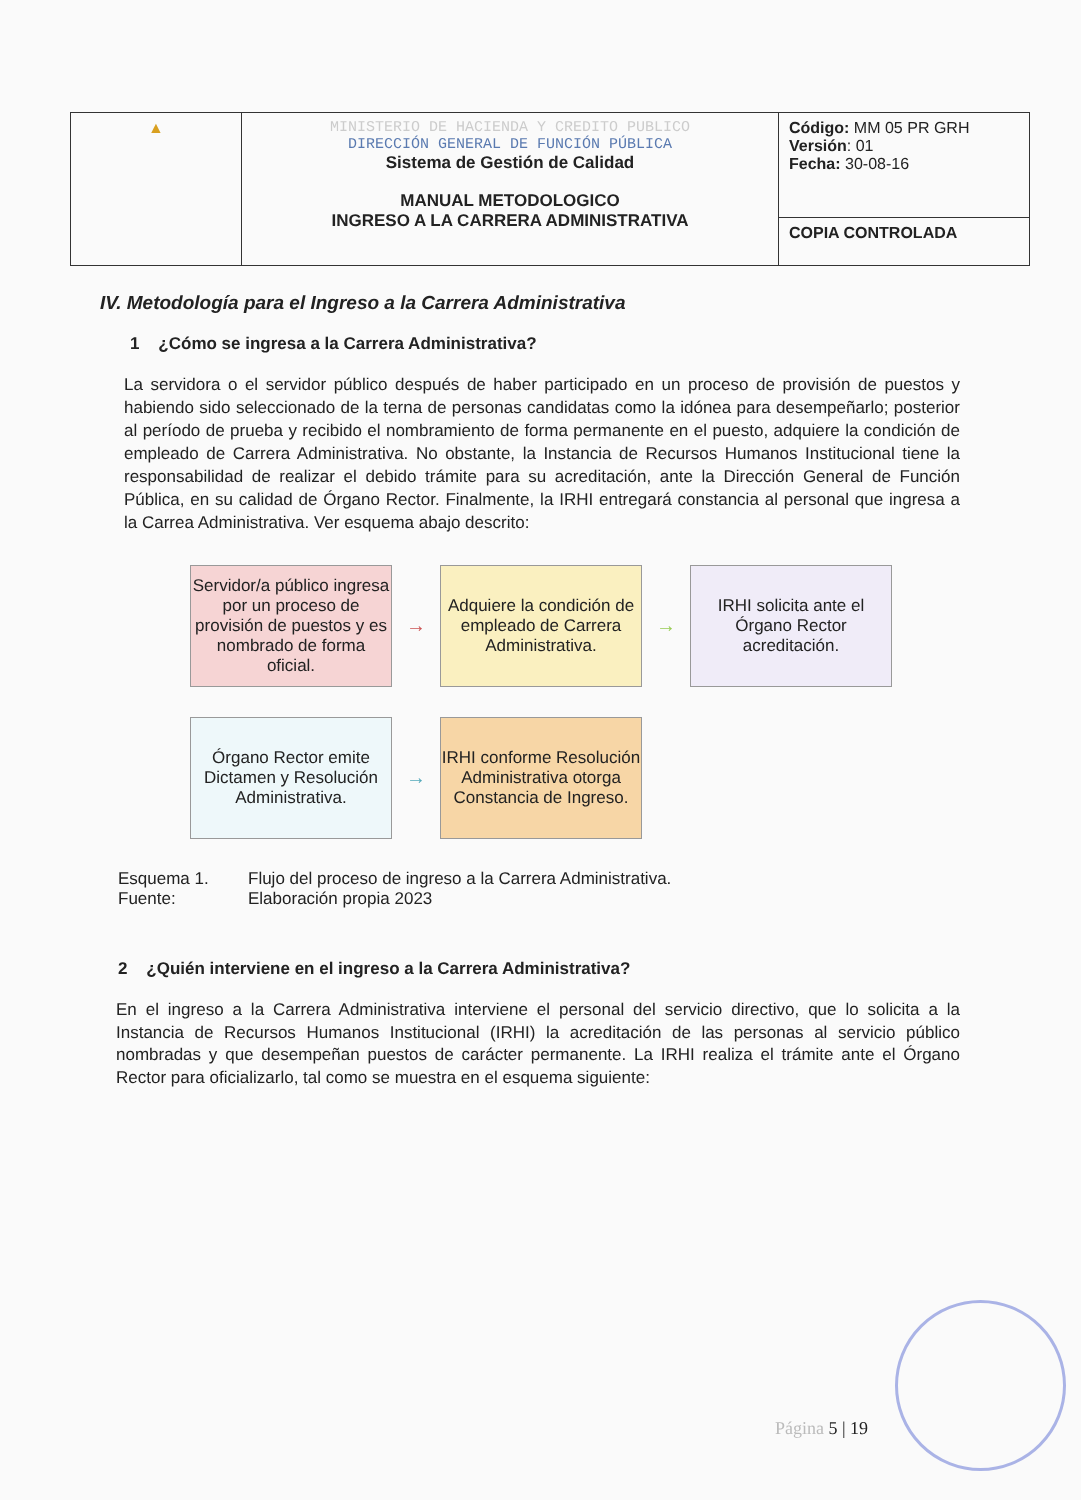| ▲ | MINISTERIO DE HACIENDA Y CREDITO PUBLICO DIRECCIÓN GENERAL DE FUNCIÓN PÚBLICA Sistema de Gestión de Calidad MANUAL METODOLOGICO INGRESO A LA CARRERA ADMINISTRATIVA | Código: MM 05 PR GRH Versión : 01 Fecha: 30-08-16 |
| | | COPIA CONTROLADA |
IV. Metodología para el Ingreso a la Carrera Administrativa
1 ¿Cómo se ingresa a la Carrera Administrativa?
La servidora o el servidor público después de haber participado en un proceso de provisión de puestos y habiendo sido seleccionado de la terna de personas candidatas como la idónea para desempeñarlo; posterior al período de prueba y recibido el nombramiento de forma permanente en el puesto, adquiere la condición de empleado de Carrera Administrativa. No obstante, la Instancia de Recursos Humanos Institucional tiene la responsabilidad de realizar el debido trámite para su acreditación, ante la Dirección General de Función Pública, en su calidad de Órgano Rector. Finalmente, la IRHI entregará constancia al personal que ingresa a la Carrea Administrativa. Ver esquema abajo descrito:
Servidor/a público ingresa por un proceso de provisión de puestos y es nombrado de forma oficial.
→
Adquiere la condición de empleado de Carrera Administrativa.
→
IRHI solicita ante el Órgano Rector acreditación.
Órgano Rector emite Dictamen y Resolución Administrativa.
→
IRHI conforme Resolución Administrativa otorga Constancia de Ingreso.
Esquema 1. Flujo del proceso de ingreso a la Carrera Administrativa. Fuente: Elaboración propia 2023
2 ¿Quién interviene en el ingreso a la Carrera Administrativa?
En el ingreso a la Carrera Administrativa interviene el personal del servicio directivo, que lo solicita a la Instancia de Recursos Humanos Institucional (IRHI) la acreditación de las personas al servicio público nombradas y que desempeñan puestos de carácter permanente. La IRHI realiza el trámite ante el Órgano Rector para oficializarlo, tal como se muestra en el esquema siguiente:
Página 5 | 19